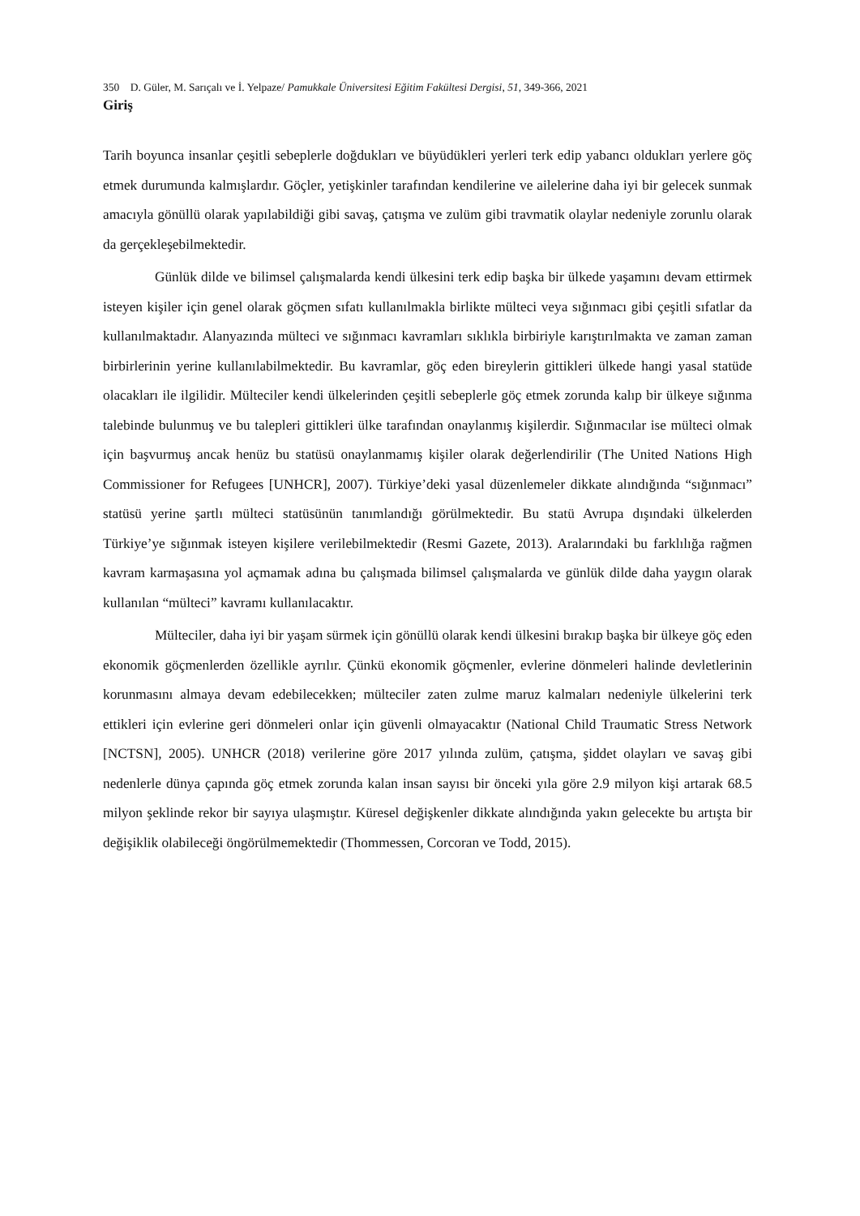350 D. Güler, M. Sarıçalı ve İ. Yelpaze/ Pamukkale Üniversitesi Eğitim Fakültesi Dergisi, 51, 349-366, 2021
Giriş
Tarih boyunca insanlar çeşitli sebeplerle doğdukları ve büyüdükleri yerleri terk edip yabancı oldukları yerlere göç etmek durumunda kalmışlardır. Göçler, yetişkinler tarafından kendilerine ve ailelerine daha iyi bir gelecek sunmak amacıyla gönüllü olarak yapılabildiği gibi savaş, çatışma ve zulüm gibi travmatik olaylar nedeniyle zorunlu olarak da gerçekleşebilmektedir.
Günlük dilde ve bilimsel çalışmalarda kendi ülkesini terk edip başka bir ülkede yaşamını devam ettirmek isteyen kişiler için genel olarak göçmen sıfatı kullanılmakla birlikte mülteci veya sığınmacı gibi çeşitli sıfatlar da kullanılmaktadır. Alanyazında mülteci ve sığınmacı kavramları sıklıkla birbiriyle karıştırılmakta ve zaman zaman birbirlerinin yerine kullanılabilmektedir. Bu kavramlar, göç eden bireylerin gittikleri ülkede hangi yasal statüde olacakları ile ilgilidir. Mülteciler kendi ülkelerinden çeşitli sebeplerle göç etmek zorunda kalıp bir ülkeye sığınma talebinde bulunmuş ve bu talepleri gittikleri ülke tarafından onaylanmış kişilerdir. Sığınmacılar ise mülteci olmak için başvurmuş ancak henüz bu statüsü onaylanmamış kişiler olarak değerlendirilir (The United Nations High Commissioner for Refugees [UNHCR], 2007). Türkiye’deki yasal düzenlemeler dikkate alındığında “sığınmacı” statüsü yerine şartlı mülteci statüsünün tanımlandığı görülmektedir. Bu statü Avrupa dışındaki ülkelerden Türkiye’ye sığınmak isteyen kişilere verilebilmektedir (Resmi Gazete, 2013). Aralarındaki bu farklılığa rağmen kavram karmaşasına yol açmamak adına bu çalışmada bilimsel çalışmalarda ve günlük dilde daha yaygın olarak kullanılan “mülteci” kavramı kullanılacaktır.
Mülteciler, daha iyi bir yaşam sürmek için gönüllü olarak kendi ülkesini bırakıp başka bir ülkeye göç eden ekonomik göçmenlerden özellikle ayrılır. Çünkü ekonomik göçmenler, evlerine dönmeleri halinde devletlerinin korunmasını almaya devam edebilecekken; mülteciler zaten zulme maruz kalmaları nedeniyle ülkelerini terk ettikleri için evlerine geri dönmeleri onlar için güvenli olmayacaktır (National Child Traumatic Stress Network [NCTSN], 2005). UNHCR (2018) verilerine göre 2017 yılında zulüm, çatışma, şiddet olayları ve savaş gibi nedenlerle dünya çapında göç etmek zorunda kalan insan sayısı bir önceki yıla göre 2.9 milyon kişi artarak 68.5 milyon şeklinde rekor bir sayıya ulaşmıştır. Küresel değişkenler dikkate alındığında yakın gelecekte bu artışta bir değişiklik olabileceği öngörülmemektedir (Thommessen, Corcoran ve Todd, 2015).